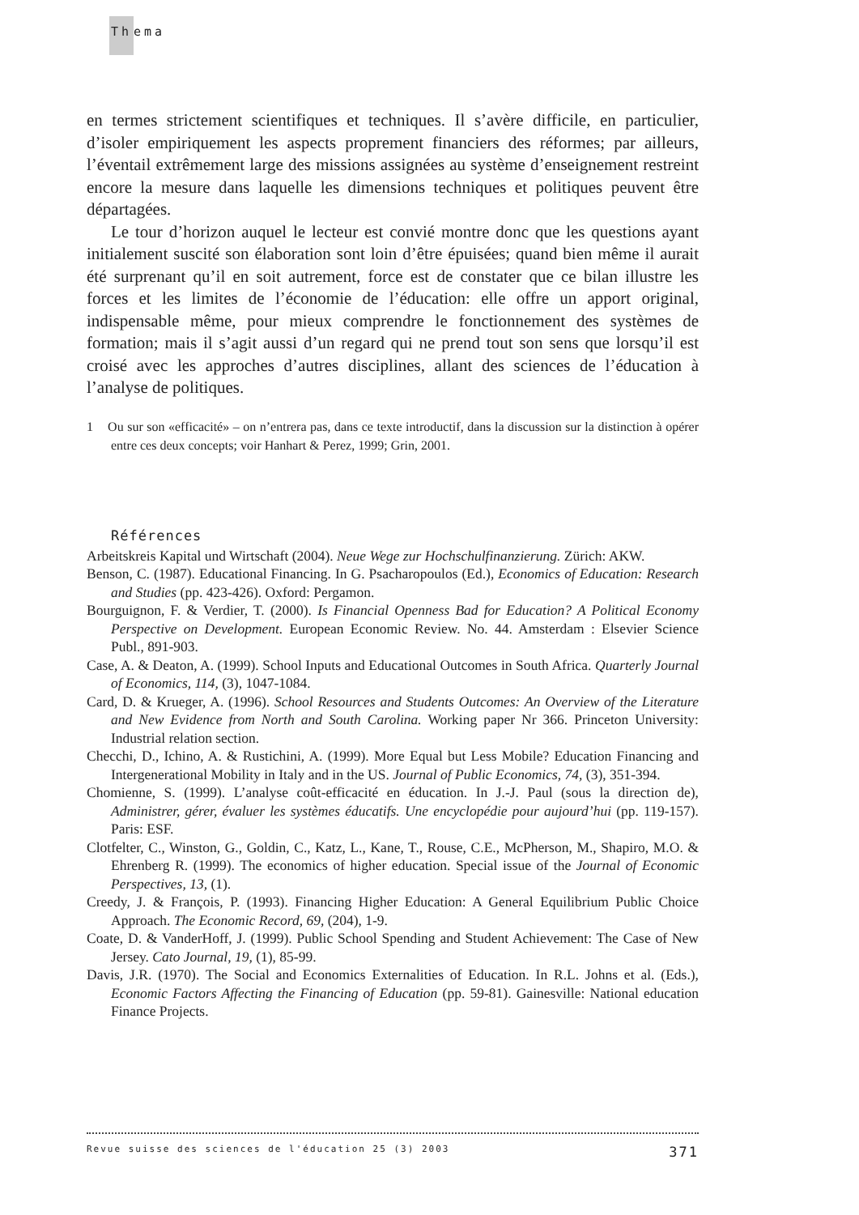Thema
en termes strictement scientifiques et techniques. Il s’avère difficile, en particulier, d’isoler empiriquement les aspects proprement financiers des réformes; par ailleurs, l’éventail extrêmement large des missions assignées au système d’enseignement restreint encore la mesure dans laquelle les dimensions techniques et politiques peuvent être départagées.
Le tour d’horizon auquel le lecteur est convié montre donc que les questions ayant initialement suscité son élaboration sont loin d’être épuisées; quand bien même il aurait été surprenant qu’il en soit autrement, force est de constater que ce bilan illustre les forces et les limites de l’économie de l’éducation: elle offre un apport original, indispensable même, pour mieux comprendre le fonctionnement des systèmes de formation; mais il s’agit aussi d’un regard qui ne prend tout son sens que lorsqu’il est croisé avec les approches d’autres disciplines, allant des sciences de l’éducation à l’analyse de politiques.
1 Ou sur son «efficacité» – on n’entrera pas, dans ce texte introductif, dans la discussion sur la distinction à opérer entre ces deux concepts; voir Hanhart & Perez, 1999; Grin, 2001.
Références
Arbeitskreis Kapital und Wirtschaft (2004). Neue Wege zur Hochschulfinanzierung. Zürich: AKW.
Benson, C. (1987). Educational Financing. In G. Psacharopoulos (Ed.), Economics of Education: Research and Studies (pp. 423-426). Oxford: Pergamon.
Bourguignon, F. & Verdier, T. (2000). Is Financial Openness Bad for Education? A Political Economy Perspective on Development. European Economic Review. No. 44. Amsterdam : Elsevier Science Publ., 891-903.
Case, A. & Deaton, A. (1999). School Inputs and Educational Outcomes in South Africa. Quarterly Journal of Economics, 114, (3), 1047-1084.
Card, D. & Krueger, A. (1996). School Resources and Students Outcomes: An Overview of the Literature and New Evidence from North and South Carolina. Working paper Nr 366. Princeton University: Industrial relation section.
Checchi, D., Ichino, A. & Rustichini, A. (1999). More Equal but Less Mobile? Education Financing and Intergenerational Mobility in Italy and in the US. Journal of Public Economics, 74, (3), 351-394.
Chomienne, S. (1999). L’analyse coût-efficacité en éducation. In J.-J. Paul (sous la direction de), Administrer, gérer, évaluer les systèmes éducatifs. Une encyclopédie pour aujourd’hui (pp. 119-157). Paris: ESF.
Clotfelter, C., Winston, G., Goldin, C., Katz, L., Kane, T., Rouse, C.E., McPherson, M., Shapiro, M.O. & Ehrenberg R. (1999). The economics of higher education. Special issue of the Journal of Economic Perspectives, 13, (1).
Creedy, J. & François, P. (1993). Financing Higher Education: A General Equilibrium Public Choice Approach. The Economic Record, 69, (204), 1-9.
Coate, D. & VanderHoff, J. (1999). Public School Spending and Student Achievement: The Case of New Jersey. Cato Journal, 19, (1), 85-99.
Davis, J.R. (1970). The Social and Economics Externalities of Education. In R.L. Johns et al. (Eds.), Economic Factors Affecting the Financing of Education (pp. 59-81). Gainesville: National education Finance Projects.
Revue suisse des sciences de l'éducation 25 (3) 2003 371